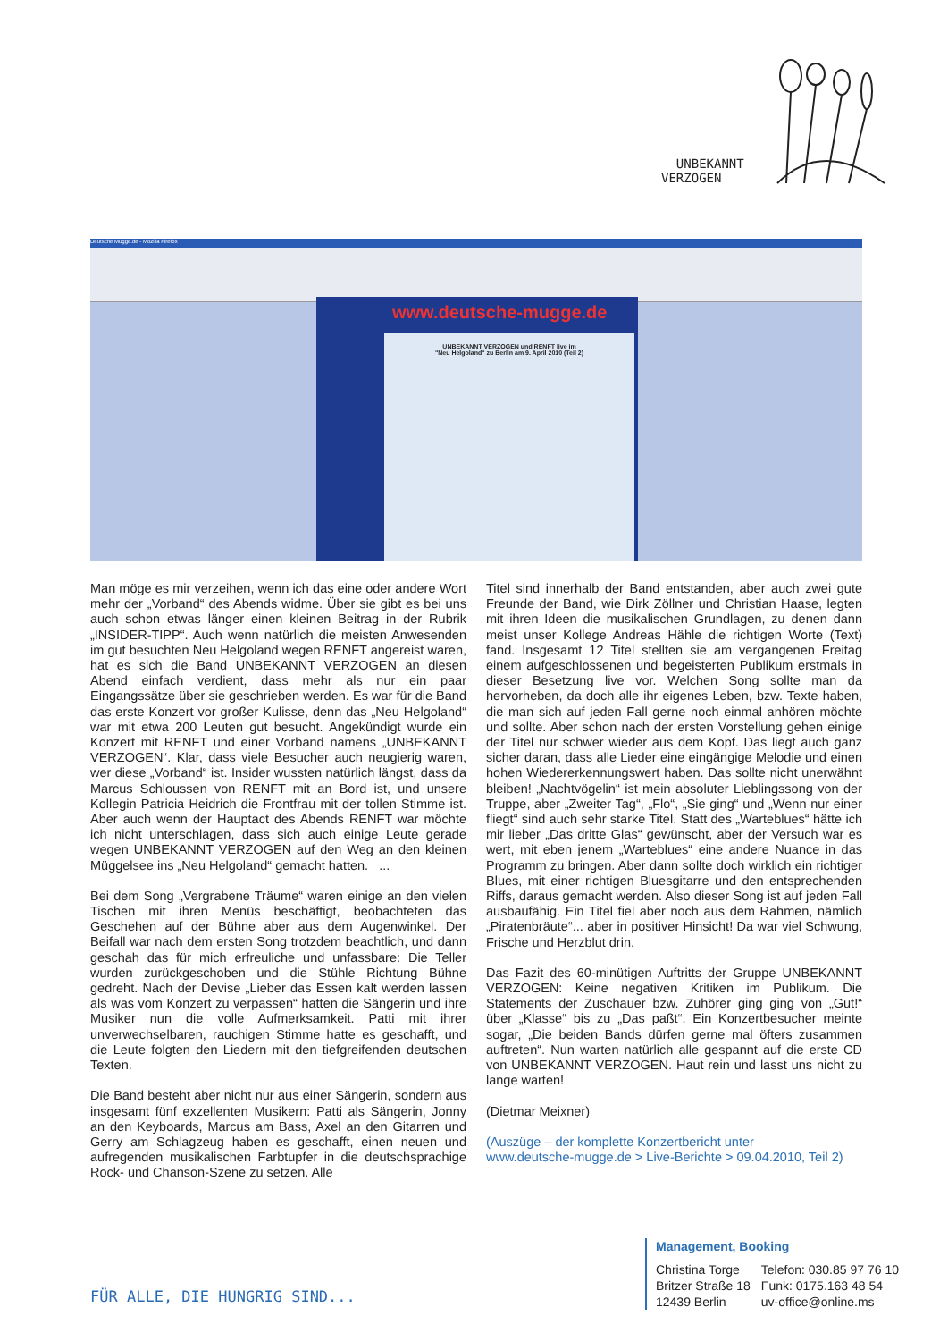UNBEKANNT
VERZOGEN
Deutsche Mugge.de - Mozilla Firefox
www.deutsche-mugge.de
UNBEKANNT VERZOGEN und RENFT live im
"Neu Helgoland" zu Berlin am 9. April 2010 (Teil 2)
Man möge es mir verzeihen, wenn ich das eine oder andere Wort mehr der „Vorband“ des Abends widme. Über sie gibt es bei uns auch schon etwas länger einen kleinen Beitrag in der Rubrik „INSIDER-TIPP“. Auch wenn natürlich die meisten Anwesenden im gut besuchten Neu Helgoland wegen RENFT angereist waren, hat es sich die Band UNBEKANNT VERZOGEN an diesen Abend einfach verdient, dass mehr als nur ein paar Eingangssätze über sie geschrieben werden. Es war für die Band das erste Konzert vor großer Kulisse, denn das „Neu Helgoland“ war mit etwa 200 Leuten gut besucht. Angekündigt wurde ein Konzert mit RENFT und einer Vorband namens „UNBEKANNT VERZOGEN“. Klar, dass viele Besucher auch neugierig waren, wer diese „Vorband“ ist. Insider wussten natürlich längst, dass da Marcus Schloussen von RENFT mit an Bord ist, und unsere Kollegin Patricia Heidrich die Frontfrau mit der tollen Stimme ist. Aber auch wenn der Hauptact des Abends RENFT war möchte ich nicht unterschlagen, dass sich auch einige Leute gerade wegen UNBEKANNT VERZOGEN auf den Weg an den kleinen Müggelsee ins „Neu Helgoland“ gemacht hatten. ...
Bei dem Song „Vergrabene Träume“ waren einige an den vielen Tischen mit ihren Menüs beschäftigt, beobachteten das Geschehen auf der Bühne aber aus dem Augenwinkel. Der Beifall war nach dem ersten Song trotzdem beachtlich, und dann geschah das für mich erfreuliche und unfassbare: Die Teller wurden zurückgeschoben und die Stühle Richtung Bühne gedreht. Nach der Devise „Lieber das Essen kalt werden lassen als was vom Konzert zu verpassen“ hatten die Sängerin und ihre Musiker nun die volle Aufmerksamkeit. Patti mit ihrer unverwechselbaren, rauchigen Stimme hatte es geschafft, und die Leute folgten den Liedern mit den tiefgreifenden deutschen Texten.
Die Band besteht aber nicht nur aus einer Sängerin, sondern aus insgesamt fünf exzellenten Musikern: Patti als Sängerin, Jonny an den Keyboards, Marcus am Bass, Axel an den Gitarren und Gerry am Schlagzeug haben es geschafft, einen neuen und aufregenden musikalischen Farbtupfer in die deutschsprachige Rock- und Chanson-Szene zu setzen. Alle
Titel sind innerhalb der Band entstanden, aber auch zwei gute Freunde der Band, wie Dirk Zöllner und Christian Haase, legten mit ihren Ideen die musikalischen Grundlagen, zu denen dann meist unser Kollege Andreas Hähle die richtigen Worte (Text) fand. Insgesamt 12 Titel stellten sie am vergangenen Freitag einem aufgeschlossenen und begeisterten Publikum erstmals in dieser Besetzung live vor. Welchen Song sollte man da hervorheben, da doch alle ihr eigenes Leben, bzw. Texte haben, die man sich auf jeden Fall gerne noch einmal anhören möchte und sollte. Aber schon nach der ersten Vorstellung gehen einige der Titel nur schwer wieder aus dem Kopf. Das liegt auch ganz sicher daran, dass alle Lieder eine eingängige Melodie und einen hohen Wiedererkennungswert haben. Das sollte nicht unerwähnt bleiben! „Nachtvögelin“ ist mein absoluter Lieblingssong von der Truppe, aber „Zweiter Tag“, „Flo“, „Sie ging“ und „Wenn nur einer fliegt“ sind auch sehr starke Titel. Statt des „Warteblues“ hätte ich mir lieber „Das dritte Glas“ gewünscht, aber der Versuch war es wert, mit eben jenem „Warteblues“ eine andere Nuance in das Programm zu bringen. Aber dann sollte doch wirklich ein richtiger Blues, mit einer richtigen Bluesgitarre und den entsprechenden Riffs, daraus gemacht werden. Also dieser Song ist auf jeden Fall ausbaufähig. Ein Titel fiel aber noch aus dem Rahmen, nämlich „Piratenbräute“... aber in positiver Hinsicht! Da war viel Schwung, Frische und Herzblut drin.
Das Fazit des 60-minütigen Auftritts der Gruppe UNBEKANNT VERZOGEN: Keine negativen Kritiken im Publikum. Die Statements der Zuschauer bzw. Zuhörer ging ging von „Gut!“ über „Klasse“ bis zu „Das paßt“. Ein Konzertbesucher meinte sogar, „Die beiden Bands dürfen gerne mal öfters zusammen auftreten“. Nun warten natürlich alle gespannt auf die erste CD von UNBEKANNT VERZOGEN. Haut rein und lasst uns nicht zu lange warten!
(Dietmar Meixner)
(Auszüge – der komplette Konzertbericht unter
www.deutsche-mugge.de > Live-Berichte > 09.04.2010, Teil 2)
Management, Booking
| Christina Torge | Telefon: 030.85 97 76 10 |
| Britzer Straße 18 | Funk: 0175.163 48 54 |
| 12439 Berlin | uv-office@online.ms |
FÜR ALLE, DIE HUNGRIG SIND...